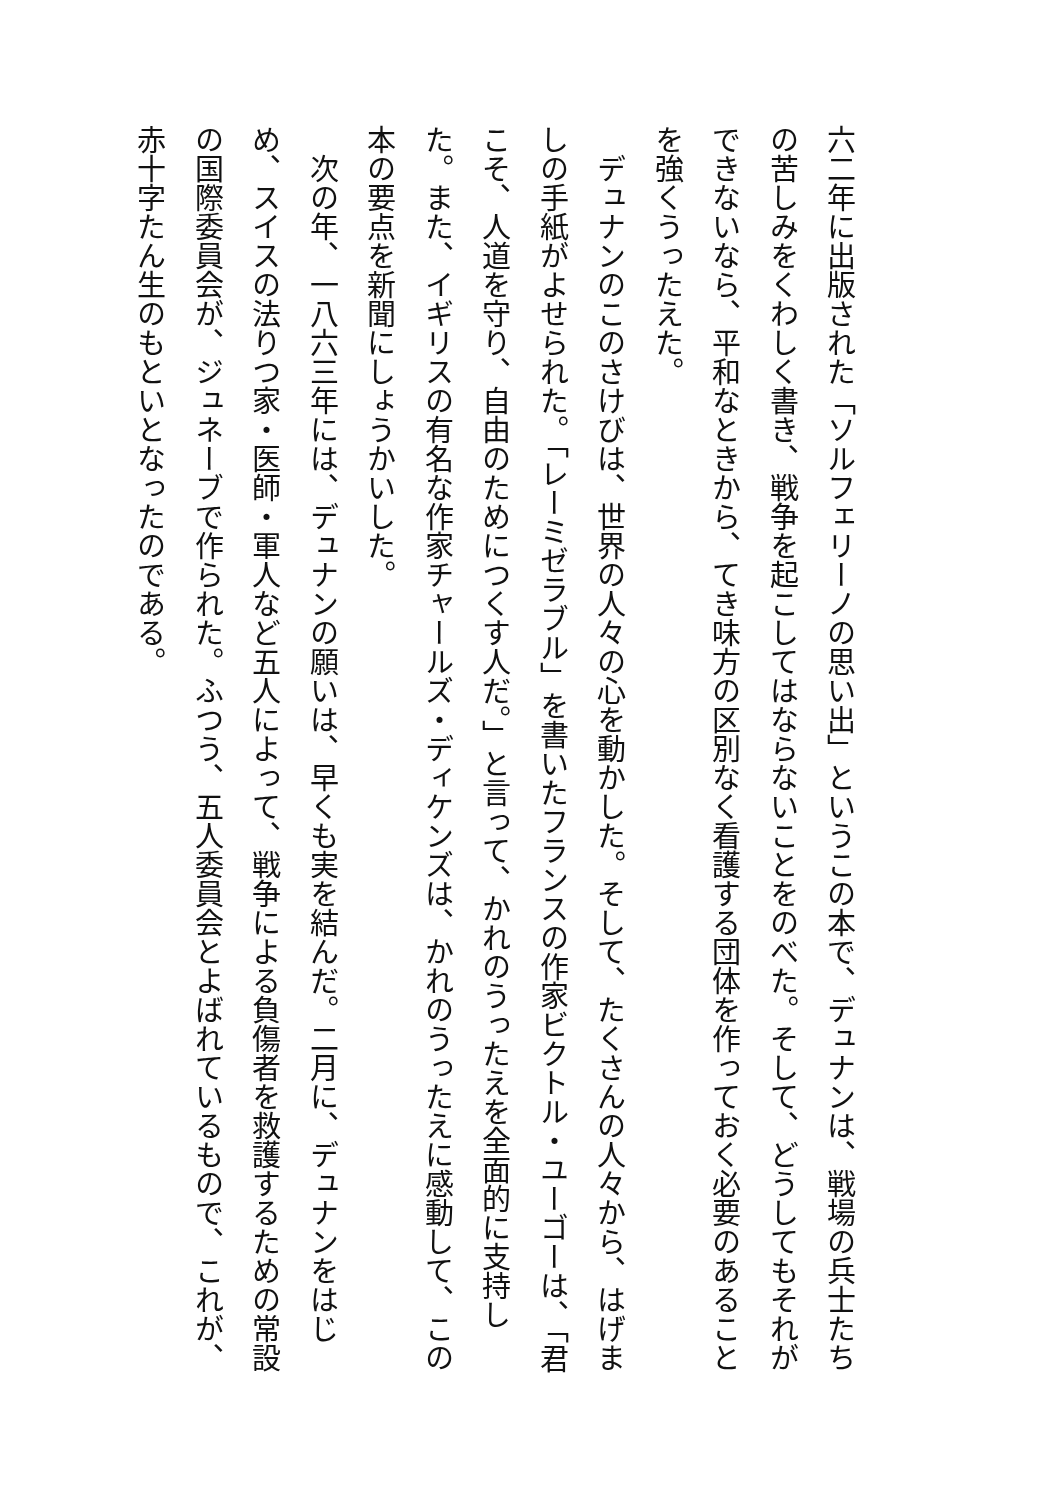六二年に出版された「ソルフェリーノの思い出」というこの本で、デュナンは、戦場の兵士たちの苦しみをくわしく書き、戦争を起こしてはならないことをのべた。そして、どうしてもそれができないなら、平和なときから、てき味方の区別なく看護する団体を作っておく必要のあることを強くうったえた。
　デュナンのこのさけびは、世界の人々の心を動かした。そして、たくさんの人々から、はげましの手紙がよせられた。「レーミゼラブル」を書いたフランスの作家ビクトル・ユーゴーは、「君こそ、人道を守り、自由のためにつくす人だ。」と言って、かれのうったえを全面的に支持した。また、イギリスの有名な作家チャールズ・ディケンズは、かれのうったえに感動して、この本の要点を新聞にしょうかいした。
　次の年、一八六三年には、デュナンの願いは、早くも実を結んだ。二月に、デュナンをはじめ、スイスの法りつ家・医師・軍人など五人によって、戦争による負傷者を救護するための常設の国際委員会が、ジュネーブで作られた。ふつう、五人委員会とよばれているもので、これが、赤十字たん生のもといとなったのである。